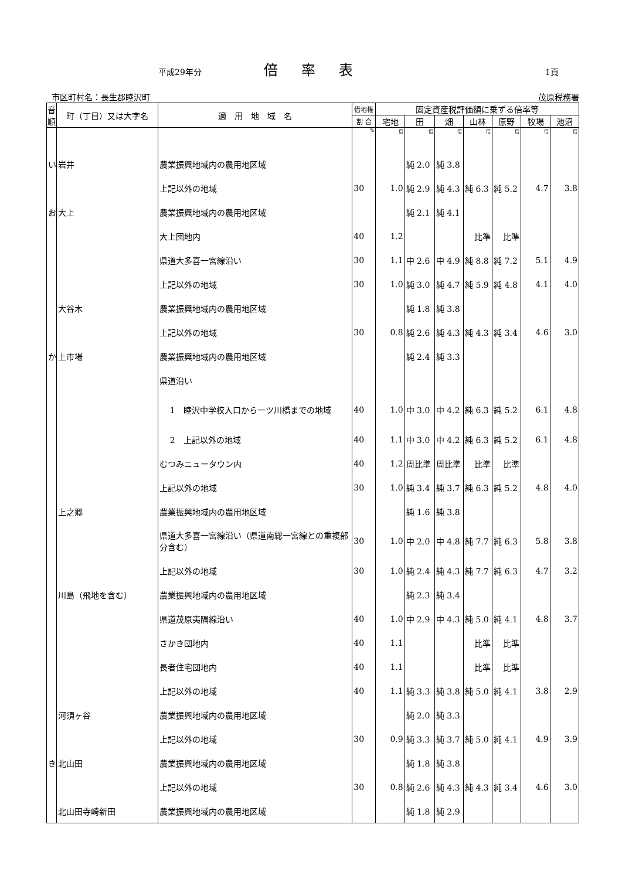平成29年分 倍率表 1頁
市区町村名：長生郡睦沢町 茂原税務署
| 音順 | 町（丁目）又は大字名 | 適 用 地 域 名 | 借地権 | 固定資産税評価額に乗ずる倍率等 | | | | | | |
| --- | --- | --- | --- | --- | --- | --- | --- | --- | --- | --- |
| | | | 割 合 | 宅地 | 田 | 畑 | 山林 | 原野 | 牧場 | 池沼 |
| | | | % | 倍 | 倍 | 倍 | 倍 | 倍 | 倍 | 倍 |
| い | 岩井 | 農業振興地域内の農用地区域 | | | 純 2.0 | 純 3.8 | | | | |
| | | 上記以外の地域 | 30 | 1.0 | 純 2.9 | 純 4.3 | 純 6.3 | 純 5.2 | 4.7 | 3.8 |
| お | 大上 | 農業振興地域内の農用地区域 | | | 純 2.1 | 純 4.1 | | | | |
| | | 大上団地内 | 40 | 1.2 | | | 比準 | 比準 | | |
| | | 県道大多喜一宮線沿い | 30 | 1.1 | 中 2.6 | 中 4.9 | 純 8.8 | 純 7.2 | 5.1 | 4.9 |
| | | 上記以外の地域 | 30 | 1.0 | 純 3.0 | 純 4.7 | 純 5.9 | 純 4.8 | 4.1 | 4.0 |
| | 大谷木 | 農業振興地域内の農用地区域 | | | 純 1.8 | 純 3.8 | | | | |
| | | 上記以外の地域 | 30 | 0.8 | 純 2.6 | 純 4.3 | 純 4.3 | 純 3.4 | 4.6 | 3.0 |
| か | 上市場 | 農業振興地域内の農用地区域 | | | 純 2.4 | 純 3.3 | | | | |
| | | 県道沿い | | | | | | | | |
| | | 1 睦沢中学校入口から一ツ川橋までの地域 | 40 | 1.0 | 中 3.0 | 中 4.2 | 純 6.3 | 純 5.2 | 6.1 | 4.8 |
| | | 2 上記以外の地域 | 40 | 1.1 | 中 3.0 | 中 4.2 | 純 6.3 | 純 5.2 | 6.1 | 4.8 |
| | | むつみニュータウン内 | 40 | 1.2 | 周比準 | 周比準 | 比準 | 比準 | | |
| | | 上記以外の地域 | 30 | 1.0 | 純 3.4 | 純 3.7 | 純 6.3 | 純 5.2 | 4.8 | 4.0 |
| | 上之郷 | 農業振興地域内の農用地区域 | | | 純 1.6 | 純 3.8 | | | | |
| | | 県道大多喜一宮線沿い（県道南総一宮線との重複部分含む） | 30 | 1.0 | 中 2.0 | 中 4.8 | 純 7.7 | 純 6.3 | 5.8 | 3.8 |
| | | 上記以外の地域 | 30 | 1.0 | 純 2.4 | 純 4.3 | 純 7.7 | 純 6.3 | 4.7 | 3.2 |
| | 川島（飛地を含む） | 農業振興地域内の農用地区域 | | | 純 2.3 | 純 3.4 | | | | |
| | | 県道茂原夷隅線沿い | 40 | 1.0 | 中 2.9 | 中 4.3 | 純 5.0 | 純 4.1 | 4.8 | 3.7 |
| | | さかき団地内 | 40 | 1.1 | | | 比準 | 比準 | | |
| | | 長者住宅団地内 | 40 | 1.1 | | | 比準 | 比準 | | |
| | | 上記以外の地域 | 40 | 1.1 | 純 3.3 | 純 3.8 | 純 5.0 | 純 4.1 | 3.8 | 2.9 |
| | 河須ヶ谷 | 農業振興地域内の農用地区域 | | | 純 2.0 | 純 3.3 | | | | |
| | | 上記以外の地域 | 30 | 0.9 | 純 3.3 | 純 3.7 | 純 5.0 | 純 4.1 | 4.9 | 3.9 |
| き | 北山田 | 農業振興地域内の農用地区域 | | | 純 1.8 | 純 3.8 | | | | |
| | | 上記以外の地域 | 30 | 0.8 | 純 2.6 | 純 4.3 | 純 4.3 | 純 3.4 | 4.6 | 3.0 |
| | 北山田寺崎新田 | 農業振興地域内の農用地区域 | | | 純 1.8 | 純 2.9 | | | | |